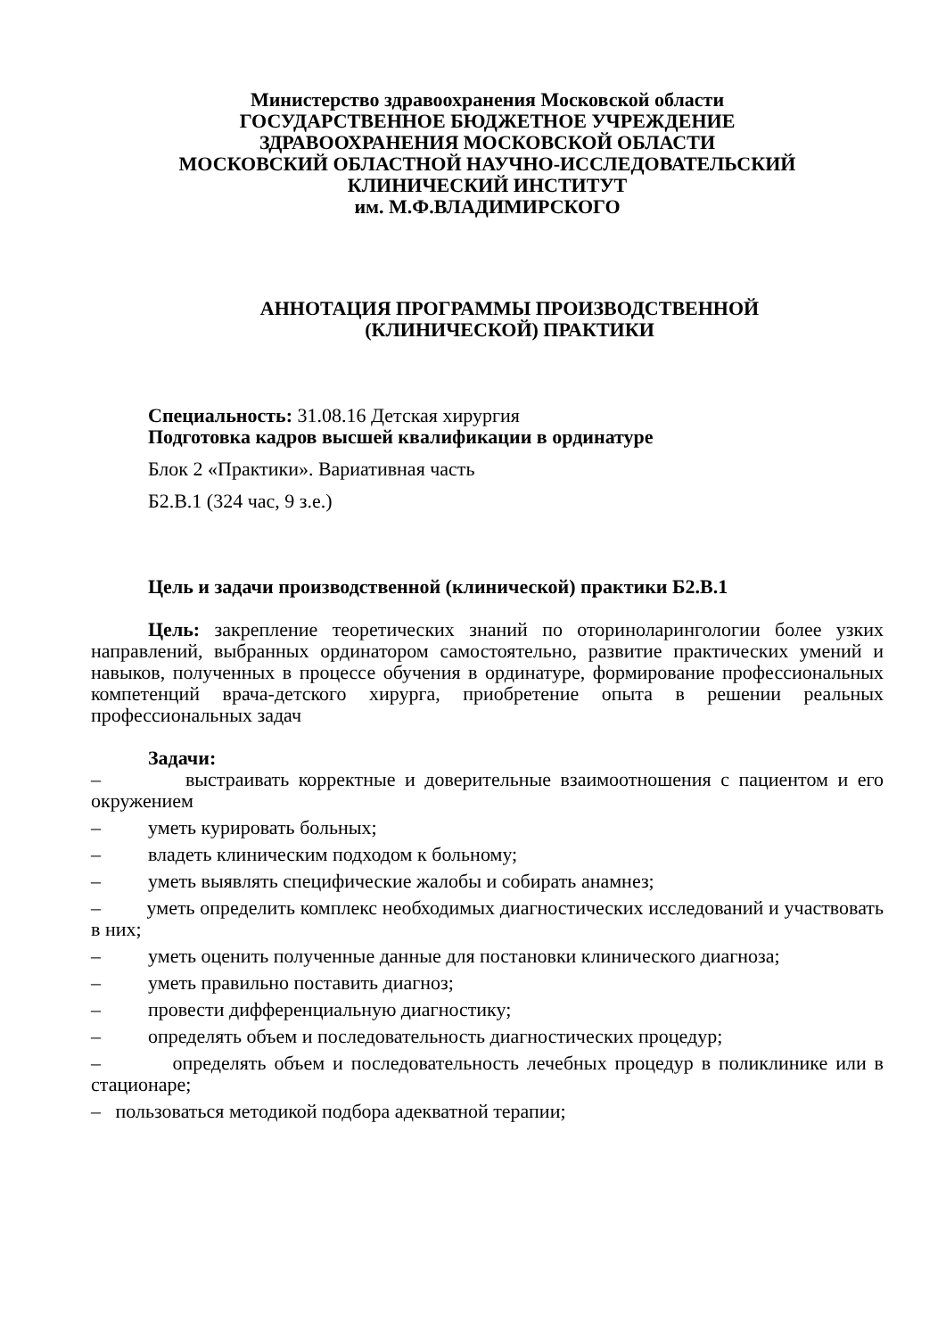Министерство здравоохранения Московской области
ГОСУДАРСТВЕННОЕ БЮДЖЕТНОЕ УЧРЕЖДЕНИЕ
ЗДРАВООХРАНЕНИЯ МОСКОВСКОЙ ОБЛАСТИ
МОСКОВСКИЙ ОБЛАСТНОЙ НАУЧНО-ИССЛЕДОВАТЕЛЬСКИЙ
КЛИНИЧЕСКИЙ ИНСТИТУТ
им. М.Ф.ВЛАДИМИРСКОГО
АННОТАЦИЯ ПРОГРАММЫ ПРОИЗВОДСТВЕННОЙ
(КЛИНИЧЕСКОЙ) ПРАКТИКИ
Специальность: 31.08.16 Детская хирургия
Подготовка кадров высшей квалификации в ординатуре
Блок 2 «Практики». Вариативная часть
Б2.В.1 (324 час, 9 з.е.)
Цель и задачи производственной (клинической) практики Б2.В.1
Цель: закрепление теоретических знаний по оториноларингологии более узких направлений, выбранных ординатором самостоятельно, развитие практических умений и навыков, полученных в процессе обучения в ординатуре, формирование профессиональных компетенций врача-детского хирурга, приобретение опыта в решении реальных профессиональных задач
Задачи:
– выстраивать корректные и доверительные взаимоотношения с пациентом и его окружением
– уметь курировать больных;
– владеть клиническим подходом к больному;
– уметь выявлять специфические жалобы и собирать анамнез;
– уметь определить комплекс необходимых диагностических исследований и участвовать в них;
– уметь оценить полученные данные для постановки клинического диагноза;
– уметь правильно поставить диагноз;
– провести дифференциальную диагностику;
– определять объем и последовательность диагностических процедур;
– определять объем и последовательность лечебных процедур в поликлинике или в стационаре;
– пользоваться методикой подбора адекватной терапии;